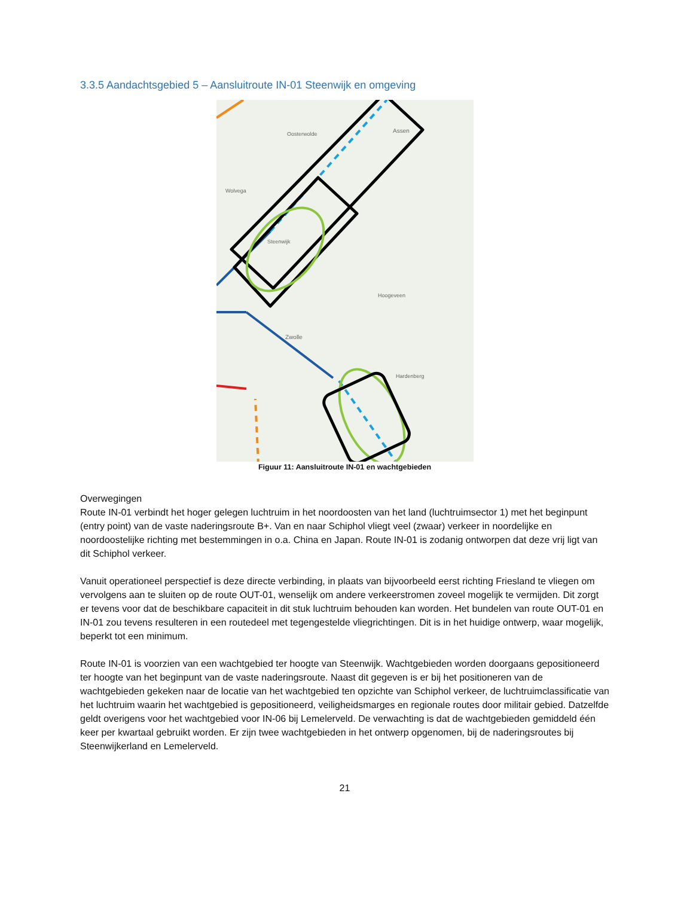3.3.5 Aandachtsgebied 5 – Aansluitroute IN-01 Steenwijk en omgeving
Oosterwolde
Assen
Wolvega
Steenwijk
Hoogeveen
Zwolle
Hardenberg
Figuur 11: Aansluitroute IN-01 en wachtgebieden
Overwegingen
Route IN-01 verbindt het hoger gelegen luchtruim in het noordoosten van het land (luchtruimsector 1) met het beginpunt (entry point) van de vaste naderingsroute B+. Van en naar Schiphol vliegt veel (zwaar) verkeer in noordelijke en noordoostelijke richting met bestemmingen in o.a. China en Japan. Route IN-01 is zodanig ontworpen dat deze vrij ligt van dit Schiphol verkeer.
Vanuit operationeel perspectief is deze directe verbinding, in plaats van bijvoorbeeld eerst richting Friesland te vliegen om vervolgens aan te sluiten op de route OUT-01, wenselijk om andere verkeerstromen zoveel mogelijk te vermijden. Dit zorgt er tevens voor dat de beschikbare capaciteit in dit stuk luchtruim behouden kan worden. Het bundelen van route OUT-01 en IN-01 zou tevens resulteren in een routedeel met tegengestelde vliegrichtingen. Dit is in het huidige ontwerp, waar mogelijk, beperkt tot een minimum.
Route IN-01 is voorzien van een wachtgebied ter hoogte van Steenwijk. Wachtgebieden worden doorgaans gepositioneerd ter hoogte van het beginpunt van de vaste naderingsroute. Naast dit gegeven is er bij het positioneren van de wachtgebieden gekeken naar de locatie van het wachtgebied ten opzichte van Schiphol verkeer, de luchtruimclassificatie van het luchtruim waarin het wachtgebied is gepositioneerd, veiligheidsmarges en regionale routes door militair gebied. Datzelfde geldt overigens voor het wachtgebied voor IN-06 bij Lemelerveld. De verwachting is dat de wachtgebieden gemiddeld één keer per kwartaal gebruikt worden. Er zijn twee wachtgebieden in het ontwerp opgenomen, bij de naderingsroutes bij Steenwijkerland en Lemelerveld.
21